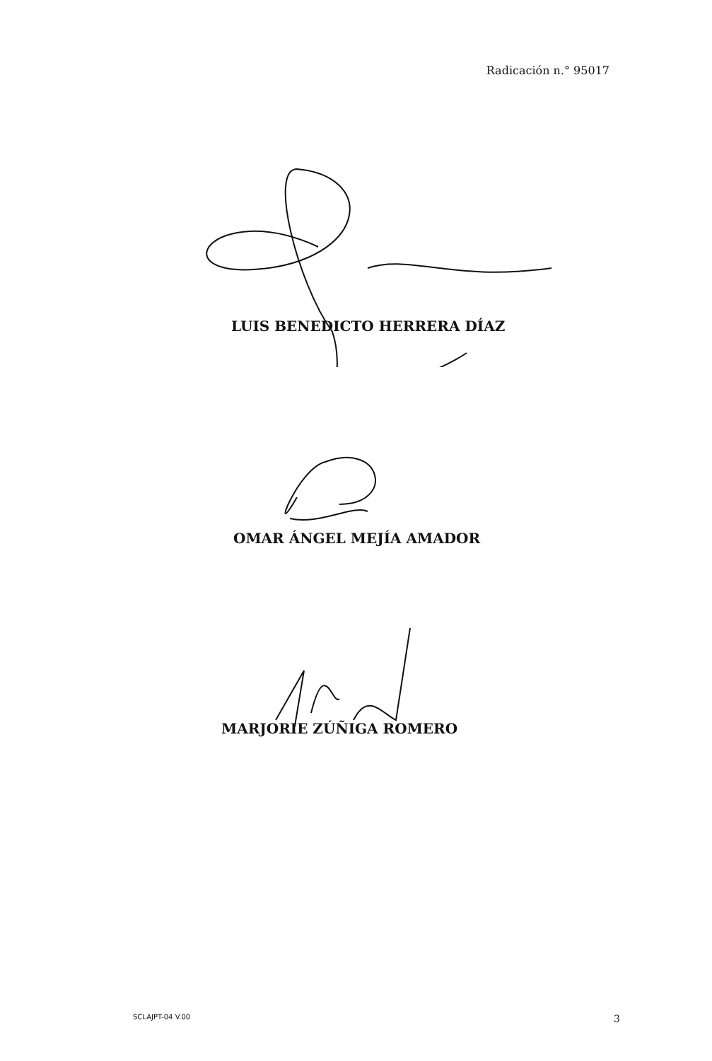Radicación n.° 95017
LUIS BENEDICTO HERRERA DÍAZ
OMAR ÁNGEL MEJÍA AMADOR
MARJORIE ZÚÑIGA ROMERO
SCLAJPT-04 V.00 3